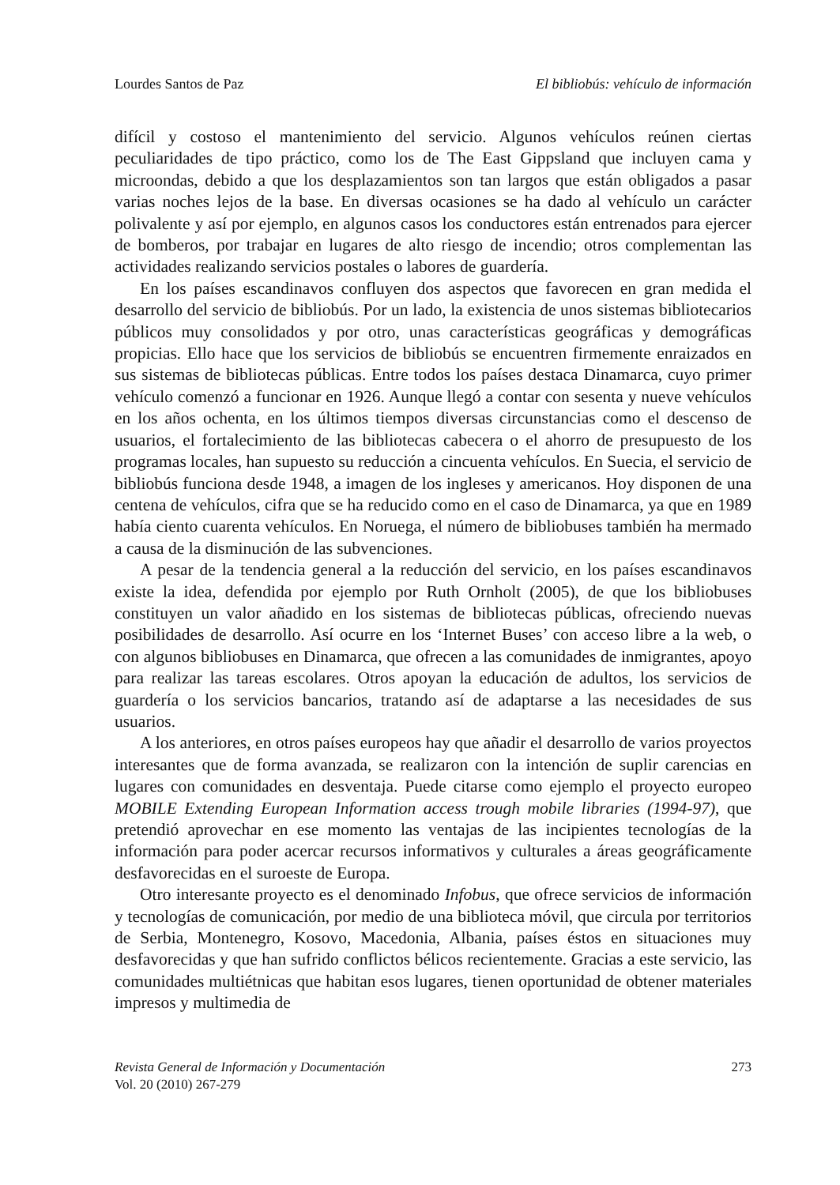Lourdes Santos de Paz El bibliobús: vehículo de información
difícil y costoso el mantenimiento del servicio. Algunos vehículos reúnen ciertas peculiaridades de tipo práctico, como los de The East Gippsland que incluyen cama y microondas, debido a que los desplazamientos son tan largos que están obligados a pasar varias noches lejos de la base. En diversas ocasiones se ha dado al vehículo un carácter polivalente y así por ejemplo, en algunos casos los conductores están entrenados para ejercer de bomberos, por trabajar en lugares de alto riesgo de incendio; otros complementan las actividades realizando servicios postales o labores de guardería.
En los países escandinavos confluyen dos aspectos que favorecen en gran medida el desarrollo del servicio de bibliobús. Por un lado, la existencia de unos sistemas bibliotecarios públicos muy consolidados y por otro, unas características geográficas y demográficas propicias. Ello hace que los servicios de bibliobús se encuentren firmemente enraizados en sus sistemas de bibliotecas públicas. Entre todos los países destaca Dinamarca, cuyo primer vehículo comenzó a funcionar en 1926. Aunque llegó a contar con sesenta y nueve vehículos en los años ochenta, en los últimos tiempos diversas circunstancias como el descenso de usuarios, el fortalecimiento de las bibliotecas cabecera o el ahorro de presupuesto de los programas locales, han supuesto su reducción a cincuenta vehículos. En Suecia, el servicio de bibliobús funciona desde 1948, a imagen de los ingleses y americanos. Hoy disponen de una centena de vehículos, cifra que se ha reducido como en el caso de Dinamarca, ya que en 1989 había ciento cuarenta vehículos. En Noruega, el número de bibliobuses también ha mermado a causa de la disminución de las subvenciones.
A pesar de la tendencia general a la reducción del servicio, en los países escandinavos existe la idea, defendida por ejemplo por Ruth Ornholt (2005), de que los bibliobuses constituyen un valor añadido en los sistemas de bibliotecas públicas, ofreciendo nuevas posibilidades de desarrollo. Así ocurre en los ‘Internet Buses’ con acceso libre a la web, o con algunos bibliobuses en Dinamarca, que ofrecen a las comunidades de inmigrantes, apoyo para realizar las tareas escolares. Otros apoyan la educación de adultos, los servicios de guardería o los servicios bancarios, tratando así de adaptarse a las necesidades de sus usuarios.
A los anteriores, en otros países europeos hay que añadir el desarrollo de varios proyectos interesantes que de forma avanzada, se realizaron con la intención de suplir carencias en lugares con comunidades en desventaja. Puede citarse como ejemplo el proyecto europeo MOBILE Extending European Information access trough mobile libraries (1994-97), que pretendió aprovechar en ese momento las ventajas de las incipientes tecnologías de la información para poder acercar recursos informativos y culturales a áreas geográficamente desfavorecidas en el suroeste de Europa.
Otro interesante proyecto es el denominado Infobus, que ofrece servicios de información y tecnologías de comunicación, por medio de una biblioteca móvil, que circula por territorios de Serbia, Montenegro, Kosovo, Macedonia, Albania, países éstos en situaciones muy desfavorecidas y que han sufrido conflictos bélicos recientemente. Gracias a este servicio, las comunidades multiétnicas que habitan esos lugares, tienen oportunidad de obtener materiales impresos y multimedia de
Revista General de Información y Documentación
Vol. 20 (2010) 267-279
273